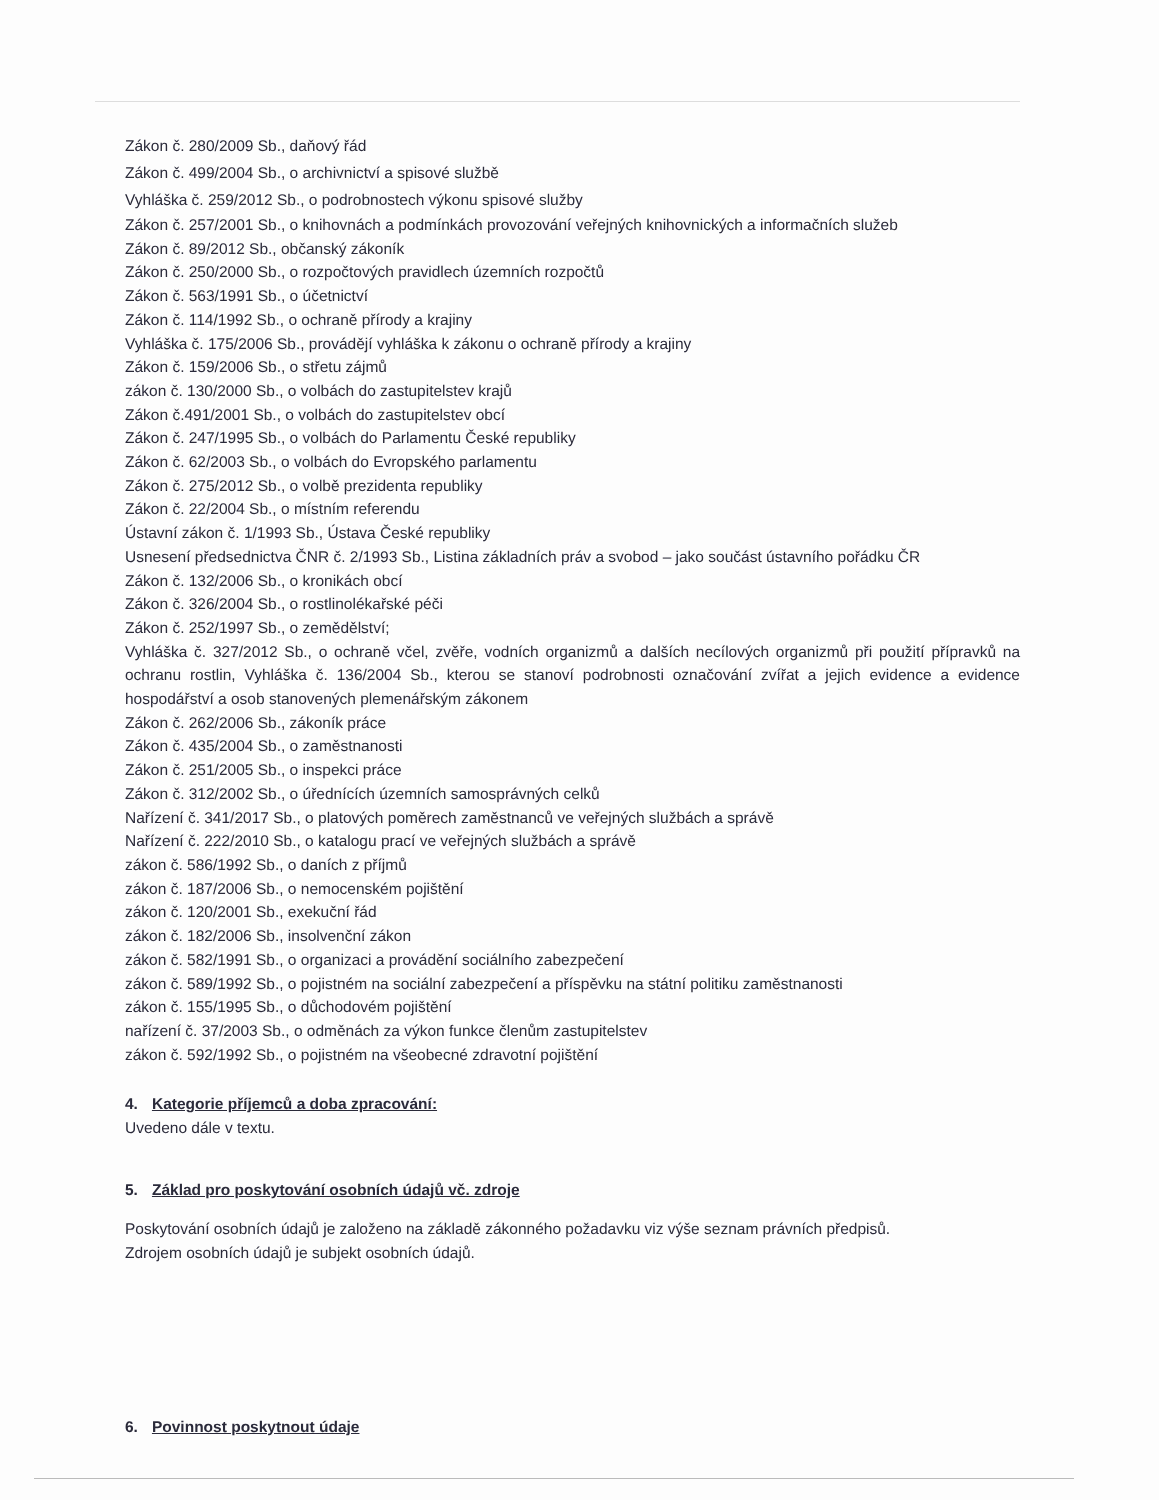Zákon č. 280/2009 Sb., daňový řád
Zákon č. 499/2004 Sb., o archivnictví a spisové službě
Vyhláška č. 259/2012 Sb., o podrobnostech výkonu spisové služby
Zákon č. 257/2001 Sb., o knihovnách a podmínkách provozování veřejných knihovnických a informačních služeb
Zákon č. 89/2012 Sb., občanský zákoník
Zákon č. 250/2000 Sb., o rozpočtových pravidlech územních rozpočtů
Zákon č. 563/1991 Sb., o účetnictví
Zákon č. 114/1992 Sb., o ochraně přírody a krajiny
Vyhláška č. 175/2006 Sb., provádějí vyhláška k zákonu o ochraně přírody a krajiny
Zákon č. 159/2006 Sb., o střetu zájmů
zákon č. 130/2000 Sb., o volbách do zastupitelstev krajů
Zákon č.491/2001 Sb., o volbách do zastupitelstev obcí
Zákon č. 247/1995 Sb., o volbách do Parlamentu České republiky
Zákon č. 62/2003 Sb., o volbách do Evropského parlamentu
Zákon č. 275/2012 Sb., o volbě prezidenta republiky
Zákon č. 22/2004 Sb., o místním referendu
Ústavní zákon č. 1/1993 Sb., Ústava České republiky
Usnesení předsednictva ČNR č. 2/1993 Sb., Listina základních práv a svobod – jako součást ústavního pořádku ČR
Zákon č. 132/2006 Sb., o kronikách obcí
Zákon č. 326/2004 Sb., o rostlinolékařské péči
Zákon č. 252/1997 Sb., o zemědělství;
Vyhláška č. 327/2012 Sb., o ochraně včel, zvěře, vodních organizmů a dalších necílových organizmů při použití přípravků na ochranu rostlin, Vyhláška č. 136/2004 Sb., kterou se stanoví podrobnosti označování zvířat a jejich evidence a evidence hospodářství a osob stanovených plemenářským zákonem
Zákon č. 262/2006 Sb., zákoník práce
Zákon č. 435/2004 Sb., o zaměstnanosti
Zákon č. 251/2005 Sb., o inspekci práce
Zákon č. 312/2002 Sb., o úřednících územních samosprávných celků
Nařízení č. 341/2017 Sb., o platových poměrech zaměstnanců ve veřejných službách a správě
Nařízení č. 222/2010 Sb., o katalogu prací ve veřejných službách a správě
zákon č. 586/1992 Sb., o daních z příjmů
zákon č. 187/2006 Sb., o nemocenském pojištění
zákon č. 120/2001 Sb., exekuční řád
zákon č. 182/2006 Sb., insolvenční zákon
zákon č. 582/1991 Sb., o organizaci a provádění sociálního zabezpečení
zákon č. 589/1992 Sb., o pojistném na sociální zabezpečení a příspěvku na státní politiku zaměstnanosti
zákon č. 155/1995 Sb., o důchodovém pojištění
nařízení č. 37/2003 Sb., o odměnách za výkon funkce členům zastupitelstev
zákon č. 592/1992 Sb., o pojistném na všeobecné zdravotní pojištění
4. Kategorie příjemců a doba zpracování:
Uvedeno dále v textu.
5. Základ pro poskytování osobních údajů vč. zdroje
Poskytování osobních údajů je založeno na základě zákonného požadavku viz výše seznam právních předpisů.
Zdrojem osobních údajů je subjekt osobních údajů.
6. Povinnost poskytnout údaje